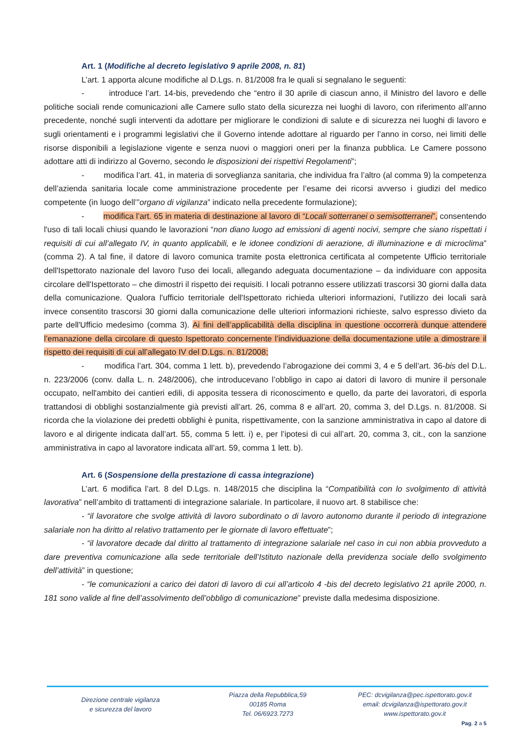Art. 1 (Modifiche al decreto legislativo 9 aprile 2008, n. 81)
L’art. 1 apporta alcune modifiche al D.Lgs. n. 81/2008 fra le quali si segnalano le seguenti:
- introduce l’art. 14-bis, prevedendo che “entro il 30 aprile di ciascun anno, il Ministro del lavoro e delle politiche sociali rende comunicazioni alle Camere sullo stato della sicurezza nei luoghi di lavoro, con riferimento all’anno precedente, nonché sugli interventi da adottare per migliorare le condizioni di salute e di sicurezza nei luoghi di lavoro e sugli orientamenti e i programmi legislativi che il Governo intende adottare al riguardo per l’anno in corso, nei limiti delle risorse disponibili a legislazione vigente e senza nuovi o maggiori oneri per la finanza pubblica. Le Camere possono adottare atti di indirizzo al Governo, secondo le disposizioni dei rispettivi Regolamenti”;
- modifica l’art. 41, in materia di sorveglianza sanitaria, che individua fra l’altro (al comma 9) la competenza dell’azienda sanitaria locale come amministrazione procedente per l’esame dei ricorsi avverso i giudizi del medico competente (in luogo dell’”organo di vigilanza” indicato nella precedente formulazione);
- modifica l’art. 65 in materia di destinazione al lavoro di “Locali sotterranei o semisotterranei”, consentendo l'uso di tali locali chiusi quando le lavorazioni “non diano luogo ad emissioni di agenti nocivi, sempre che siano rispettati i requisiti di cui all’allegato IV, in quanto applicabili, e le idonee condizioni di aerazione, di illuminazione e di microclima” (comma 2). A tal fine, il datore di lavoro comunica tramite posta elettronica certificata al competente Ufficio territoriale dell'Ispettorato nazionale del lavoro l'uso dei locali, allegando adeguata documentazione – da individuare con apposita circolare dell'Ispettorato – che dimostri il rispetto dei requisiti. I locali potranno essere utilizzati trascorsi 30 giorni dalla data della comunicazione. Qualora l'ufficio territoriale dell'Ispettorato richieda ulteriori informazioni, l'utilizzo dei locali sarà invece consentito trascorsi 30 giorni dalla comunicazione delle ulteriori informazioni richieste, salvo espresso divieto da parte dell'Ufficio medesimo (comma 3). Ai fini dell’applicabilità della disciplina in questione occorrerà dunque attendere l’emanazione della circolare di questo Ispettorato concernente l’individuazione della documentazione utile a dimostrare il rispetto dei requisiti di cui all’allegato IV del D.Lgs. n. 81/2008;
- modifica l’art. 304, comma 1 lett. b), prevedendo l’abrogazione dei commi 3, 4 e 5 dell’art. 36-bis del D.L. n. 223/2006 (conv. dalla L. n. 248/2006), che introducevano l’obbligo in capo ai datori di lavoro di munire il personale occupato, nell'ambito dei cantieri edili, di apposita tessera di riconoscimento e quello, da parte dei lavoratori, di esporla trattandosi di obblighi sostanzialmente già previsti all’art. 26, comma 8 e all’art. 20, comma 3, del D.Lgs. n. 81/2008. Si ricorda che la violazione dei predetti obblighi è punita, rispettivamente, con la sanzione amministrativa in capo al datore di lavoro e al dirigente indicata dall’art. 55, comma 5 lett. i) e, per l’ipotesi di cui all’art. 20, comma 3, cit., con la sanzione amministrativa in capo al lavoratore indicata all’art. 59, comma 1 lett. b).
Art. 6 (Sospensione della prestazione di cassa integrazione)
L’art. 6 modifica l’art. 8 del D.Lgs. n. 148/2015 che disciplina la “Compatibilità con lo svolgimento di attività lavorativa” nell’ambito di trattamenti di integrazione salariale. In particolare, il nuovo art. 8 stabilisce che:
- “il lavoratore che svolge attività di lavoro subordinato o di lavoro autonomo durante il periodo di integrazione salariale non ha diritto al relativo trattamento per le giornate di lavoro effettuate”;
- “il lavoratore decade dal diritto al trattamento di integrazione salariale nel caso in cui non abbia provveduto a dare preventiva comunicazione alla sede territoriale dell’Istituto nazionale della previdenza sociale dello svolgimento dell’attività” in questione;
- “le comunicazioni a carico dei datori di lavoro di cui all’articolo 4 -bis del decreto legislativo 21 aprile 2000, n. 181 sono valide al fine dell’assolvimento dell’obbligo di comunicazione” previste dalla medesima disposizione.
Direzione centrale vigilanza
e sicurezza del lavoro
Piazza della Repubblica,59
00185 Roma
Tel. 06/6923.7273
PEC: dcvigilanza@pec.ispettorato.gov.it
email: dcvigilanza@ispettorato.gov.it
www.ispettorato.gov.it
Pag. 2 a 5